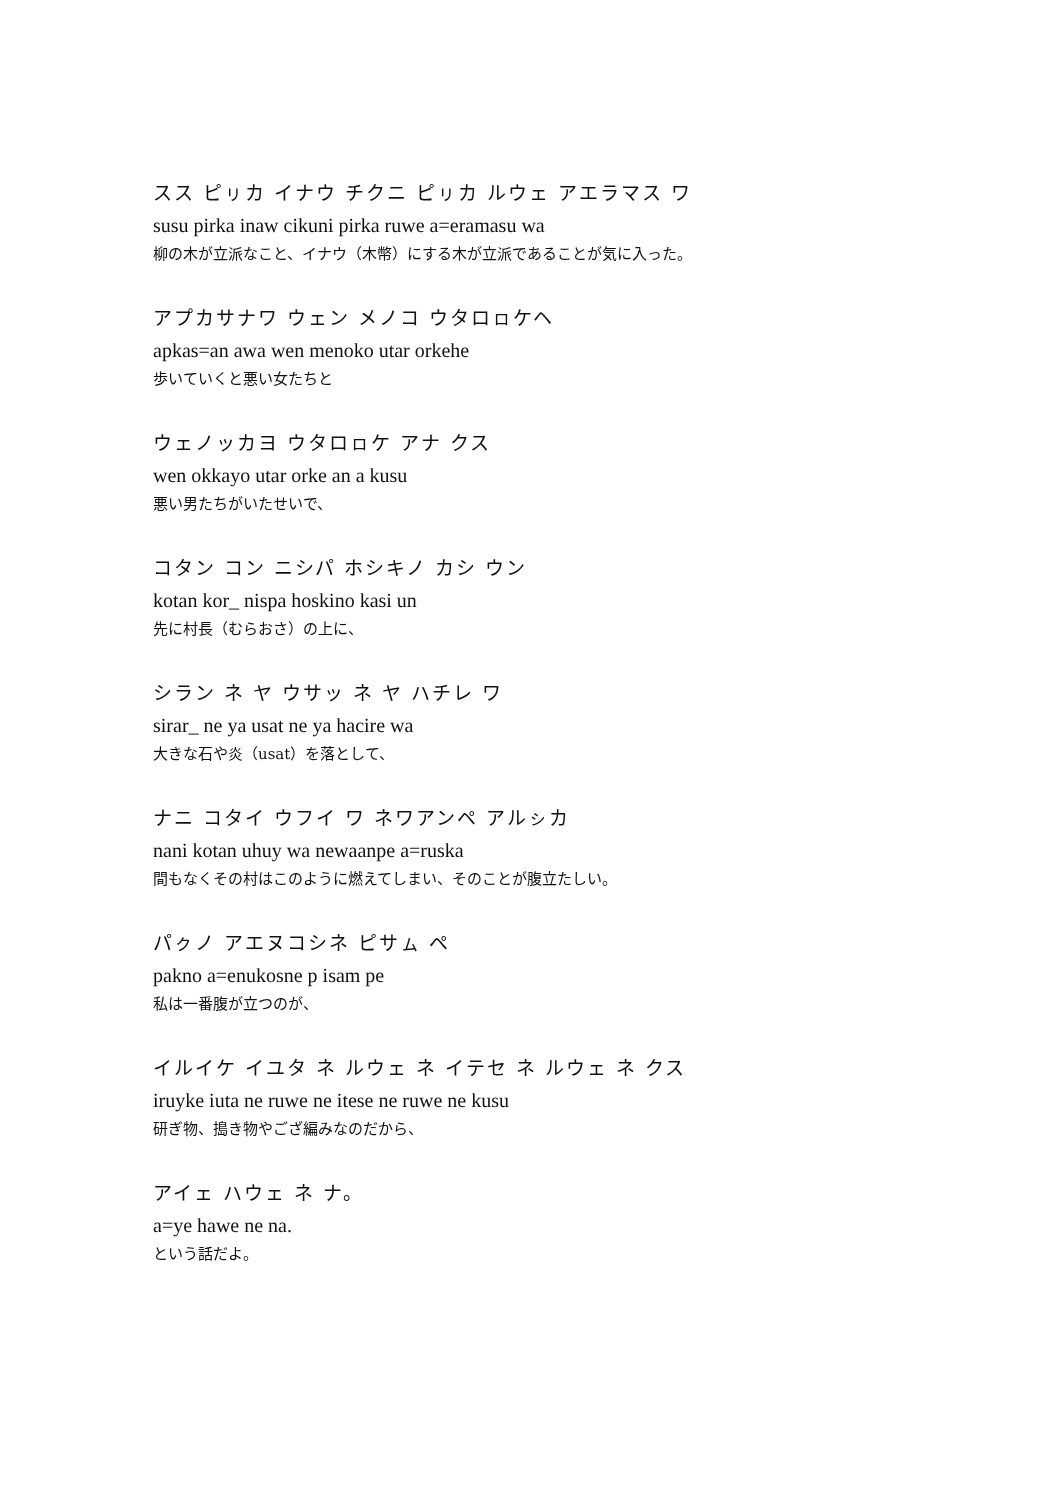スス ピㇼカ イナウ チクニ ピㇼカ ルウェ アエラマス ワ
susu pirka inaw cikuni pirka ruwe a=eramasu wa
柳の木が立派なこと、イナウ（木幣）にする木が立派であることが気に入った。
アプカサナワ ウェン メノコ ウタロㇿケヘ
apkas=an awa wen menoko utar orkehe
歩いていくと悪い女たちと
ウェノッカヨ ウタロㇿケ アナ クス
wen okkayo utar orke an a kusu
悪い男たちがいたせいで、
コタン コン ニシパ ホシキノ カシ ウン
kotan kor_ nispa hoskino kasi un
先に村長（むらおさ）の上に、
シラン ネ ヤ ウサッ ネ ヤ ハチレ ワ
sirar_ ne ya usat ne ya hacire wa
大きな石や炎（usat）を落として、
ナニ コタイ ウフイ ワ ネワアンペ アルㇱカ
nani kotan uhuy wa newaanpe a=ruska
間もなくその村はこのように燃えてしまい、そのことが腹立たしい。
パㇰノ アエヌコシネ ピサㇺ ペ
pakno a=enukosne p isam pe
私は一番腹が立つのが、
イルイケ イユタ ネ ルウェ ネ イテセ ネ ルウェ ネ クス
iruyke iuta ne ruwe ne itese ne ruwe ne kusu
研ぎ物、搗き物やござ編みなのだから、
アイェ ハウェ ネ ナ。
a=ye hawe ne na.
という話だよ。